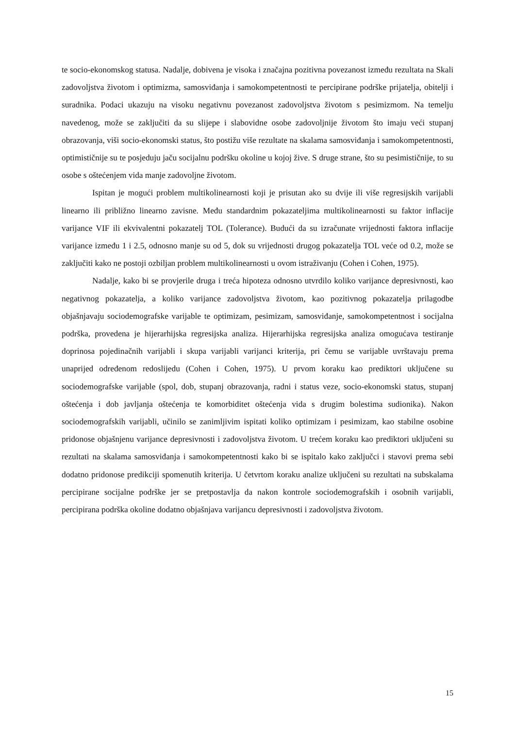te socio-ekonomskog statusa. Nadalje, dobivena je visoka i značajna pozitivna povezanost između rezultata na Skali zadovoljstva životom i optimizma, samosviđanja i samokompetentnosti te percipirane podrške prijatelja, obitelji i suradnika. Podaci ukazuju na visoku negativnu povezanost zadovoljstva životom s pesimizmom. Na temelju navedenog, može se zaključiti da su slijepe i slabovidne osobe zadovoljnije životom što imaju veći stupanj obrazovanja, viši socio-ekonomski status, što postižu više rezultate na skalama samosviđanja i samokompetentnosti, optimističnije su te posjeduju jaču socijalnu podršku okoline u kojoj žive. S druge strane, što su pesimističnije, to su osobe s oštećenjem vida manje zadovoljne životom.
Ispitan je mogući problem multikolinearnosti koji je prisutan ako su dvije ili više regresijskih varijabli linearno ili približno linearno zavisne. Među standardnim pokazateljima multikolinearnosti su faktor inflacije varijance VIF ili ekvivalentni pokazatelj TOL (Tolerance). Budući da su izračunate vrijednosti faktora inflacije varijance između 1 i 2.5, odnosno manje su od 5, dok su vrijednosti drugog pokazatelja TOL veće od 0.2, može se zaključiti kako ne postoji ozbiljan problem multikolinearnosti u ovom istraživanju (Cohen i Cohen, 1975).
Nadalje, kako bi se provjerile druga i treća hipoteza odnosno utvrdilo koliko varijance depresivnosti, kao negativnog pokazatelja, a koliko varijance zadovoljstva životom, kao pozitivnog pokazatelja prilagodbe objašnjavaju sociodemografske varijable te optimizam, pesimizam, samosviđanje, samokompetentnost i socijalna podrška, provedena je hijerarhijska regresijska analiza. Hijerarhijska regresijska analiza omogućava testiranje doprinosa pojedinačnih varijabli i skupa varijabli varijanci kriterija, pri čemu se varijable uvrštavaju prema unaprijed određenom redoslijedu (Cohen i Cohen, 1975). U prvom koraku kao prediktori uključene su sociodemografske varijable (spol, dob, stupanj obrazovanja, radni i status veze, socio-ekonomski status, stupanj oštećenja i dob javljanja oštećenja te komorbiditet oštećenja vida s drugim bolestima sudionika). Nakon sociodemografskih varijabli, učinilo se zanimljivim ispitati koliko optimizam i pesimizam, kao stabilne osobine pridonose objašnjenu varijance depresivnosti i zadovoljstva životom. U trećem koraku kao prediktori uključeni su rezultati na skalama samosviđanja i samokompetentnosti kako bi se ispitalo kako zaključci i stavovi prema sebi dodatno pridonose predikciji spomenutih kriterija. U četvrtom koraku analize uključeni su rezultati na subskalama percipirane socijalne podrške jer se pretpostavlja da nakon kontrole sociodemografskih i osobnih varijabli, percipirana podrška okoline dodatno objašnjava varijancu depresivnosti i zadovoljstva životom.
15